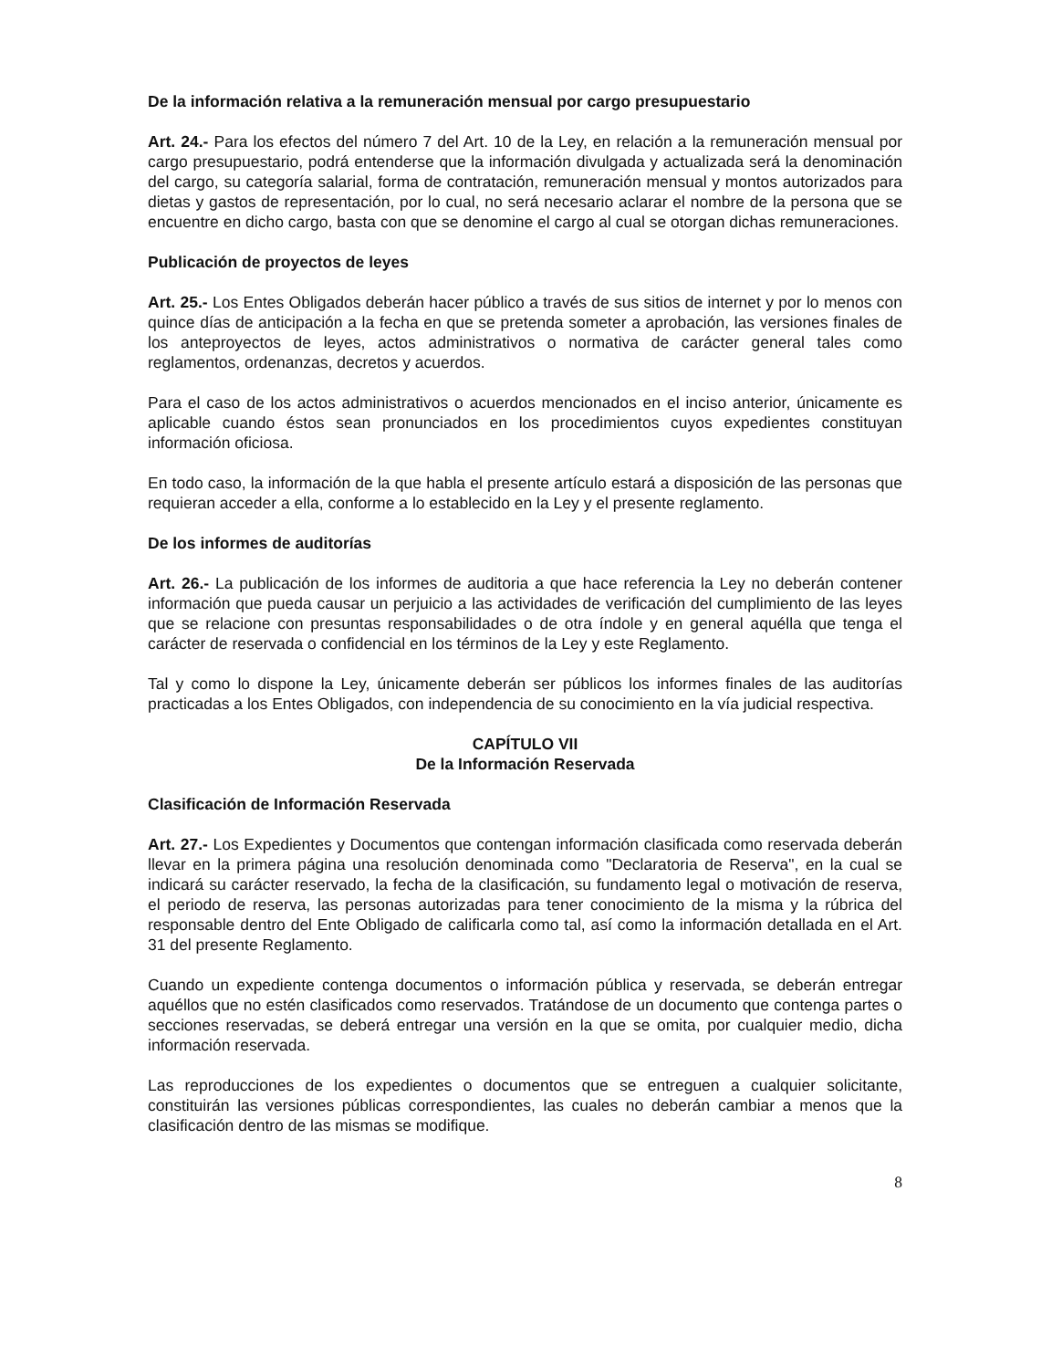De la información relativa a la remuneración mensual por cargo presupuestario
Art. 24.- Para los efectos del número 7 del Art. 10 de la Ley, en relación a la remuneración mensual por cargo presupuestario, podrá entenderse que la información divulgada y actualizada será la denominación del cargo, su categoría salarial, forma de contratación, remuneración mensual y montos autorizados para dietas y gastos de representación, por lo cual, no será necesario aclarar el nombre de la persona que se encuentre en dicho cargo, basta con que se denomine el cargo al cual se otorgan dichas remuneraciones.
Publicación de proyectos de leyes
Art. 25.- Los Entes Obligados deberán hacer público a través de sus sitios de internet y por lo menos con quince días de anticipación a la fecha en que se pretenda someter a aprobación, las versiones finales de los anteproyectos de leyes, actos administrativos o normativa de carácter general tales como reglamentos, ordenanzas, decretos y acuerdos.
Para el caso de los actos administrativos o acuerdos mencionados en el inciso anterior, únicamente es aplicable cuando éstos sean pronunciados en los procedimientos cuyos expedientes constituyan información oficiosa.
En todo caso, la información de la que habla el presente artículo estará a disposición de las personas que requieran acceder a ella, conforme a lo establecido en la Ley y el presente reglamento.
De los informes de auditorías
Art. 26.- La publicación de los informes de auditoria a que hace referencia la Ley no deberán contener información que pueda causar un perjuicio a las actividades de verificación del cumplimiento de las leyes que se relacione con presuntas responsabilidades o de otra índole y en general aquélla que tenga el carácter de reservada o confidencial en los términos de la Ley y este Reglamento.
Tal y como lo dispone la Ley, únicamente deberán ser públicos los informes finales de las auditorías practicadas a los Entes Obligados, con independencia de su conocimiento en la vía judicial respectiva.
CAPÍTULO VII
De la Información Reservada
Clasificación de Información Reservada
Art. 27.- Los Expedientes y Documentos que contengan información clasificada como reservada deberán llevar en la primera página una resolución denominada como "Declaratoria de Reserva", en la cual se indicará su carácter reservado, la fecha de la clasificación, su fundamento legal o motivación de reserva, el periodo de reserva, las personas autorizadas para tener conocimiento de la misma y la rúbrica del responsable dentro del Ente Obligado de calificarla como tal, así como la información detallada en el Art. 31 del presente Reglamento.
Cuando un expediente contenga documentos o información pública y reservada, se deberán entregar aquéllos que no estén clasificados como reservados. Tratándose de un documento que contenga partes o secciones reservadas, se deberá entregar una versión en la que se omita, por cualquier medio, dicha información reservada.
Las reproducciones de los expedientes o documentos que se entreguen a cualquier solicitante, constituirán las versiones públicas correspondientes, las cuales no deberán cambiar a menos que la clasificación dentro de las mismas se modifique.
8